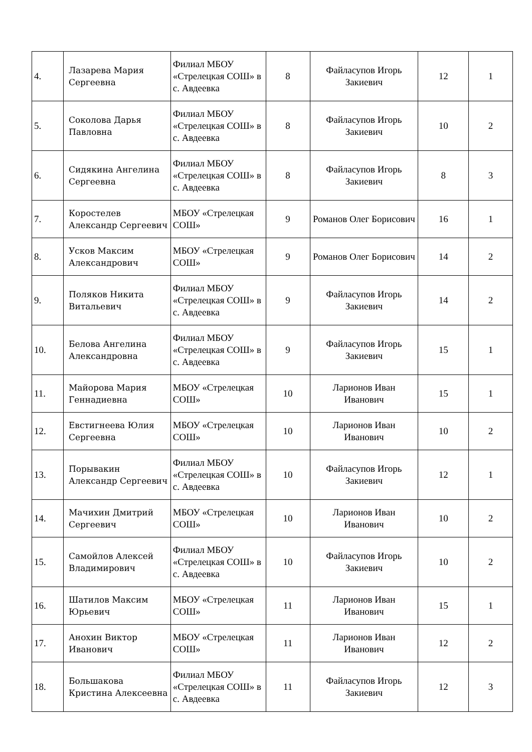| 4. | Лазарева Мария Сергеевна | Филиал МБОУ «Стрелецкая СОШ» в с. Авдеевка | 8 | Файласупов Игорь Закиевич | 12 | 1 |
| 5. | Соколова Дарья Павловна | Филиал МБОУ «Стрелецкая СОШ» в с. Авдеевка | 8 | Файласупов Игорь Закиевич | 10 | 2 |
| 6. | Сидякина Ангелина Сергеевна | Филиал МБОУ «Стрелецкая СОШ» в с. Авдеевка | 8 | Файласупов Игорь Закиевич | 8 | 3 |
| 7. | Коростелев Александр Сергеевич | МБОУ «Стрелецкая СОШ» | 9 | Романов Олег Борисович | 16 | 1 |
| 8. | Усков Максим Александрович | МБОУ «Стрелецкая СОШ» | 9 | Романов Олег Борисович | 14 | 2 |
| 9. | Поляков Никита Витальевич | Филиал МБОУ «Стрелецкая СОШ» в с. Авдеевка | 9 | Файласупов Игорь Закиевич | 14 | 2 |
| 10. | Белова Ангелина Александровна | Филиал МБОУ «Стрелецкая СОШ» в с. Авдеевка | 9 | Файласупов Игорь Закиевич | 15 | 1 |
| 11. | Майорова Мария Геннадиевна | МБОУ «Стрелецкая СОШ» | 10 | Ларионов Иван Иванович | 15 | 1 |
| 12. | Евстигнеева Юлия Сергеевна | МБОУ «Стрелецкая СОШ» | 10 | Ларионов Иван Иванович | 10 | 2 |
| 13. | Порывакин Александр Сергеевич | Филиал МБОУ «Стрелецкая СОШ» в с. Авдеевка | 10 | Файласупов Игорь Закиевич | 12 | 1 |
| 14. | Мачихин Дмитрий Сергеевич | МБОУ «Стрелецкая СОШ» | 10 | Ларионов Иван Иванович | 10 | 2 |
| 15. | Самойлов Алексей Владимирович | Филиал МБОУ «Стрелецкая СОШ» в с. Авдеевка | 10 | Файласупов Игорь Закиевич | 10 | 2 |
| 16. | Шатилов Максим Юрьевич | МБОУ «Стрелецкая СОШ» | 11 | Ларионов Иван Иванович | 15 | 1 |
| 17. | Анохин Виктор Иванович | МБОУ «Стрелецкая СОШ» | 11 | Ларионов Иван Иванович | 12 | 2 |
| 18. | Большакова Кристина Алексеевна | Филиал МБОУ «Стрелецкая СОШ» в с. Авдеевка | 11 | Файласупов Игорь Закиевич | 12 | 3 |